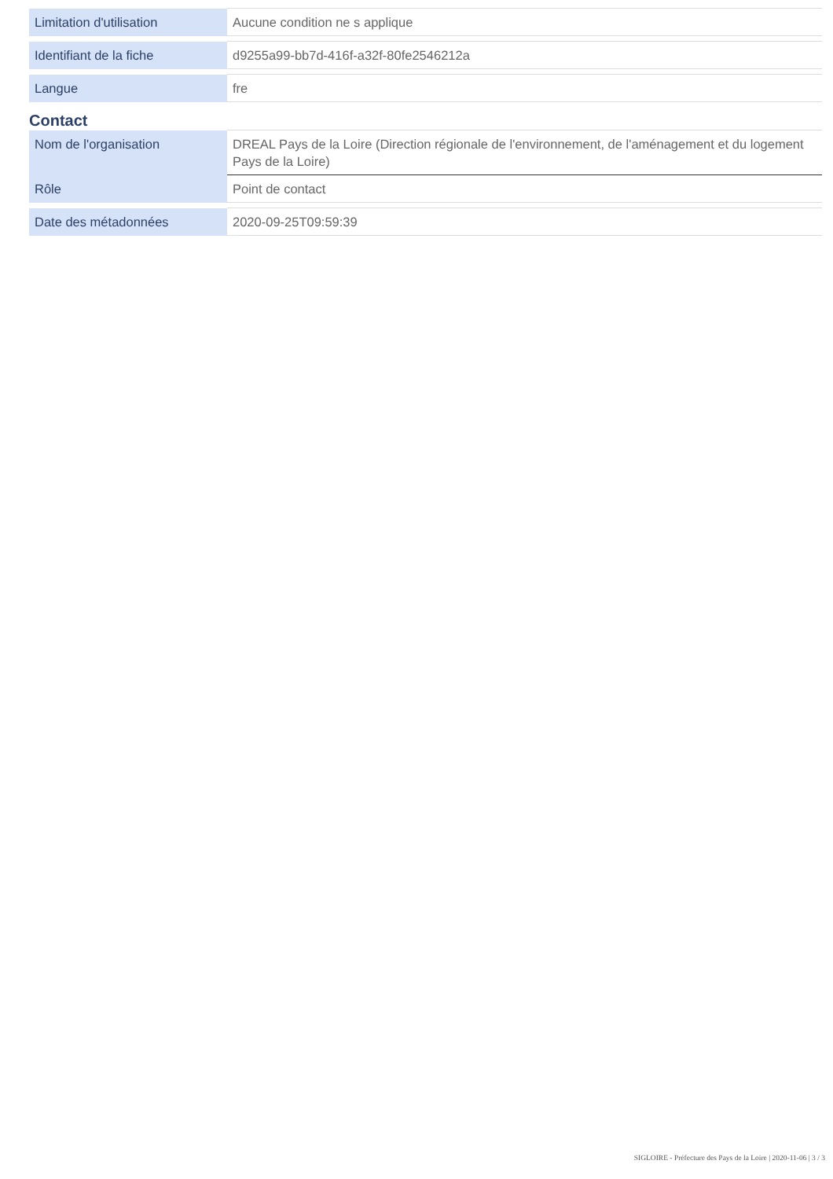| Limitation d'utilisation | Aucune condition ne s applique |
| Identifiant de la fiche | d9255a99-bb7d-416f-a32f-80fe2546212a |
| Langue | fre |
Contact
| Nom de l'organisation | DREAL Pays de la Loire (Direction régionale de l'environnement, de l'aménagement et du logement Pays de la Loire) |
| Rôle | Point de contact |
| Date des métadonnées | 2020-09-25T09:59:39 |
SIGLOIRE - Préfecture des Pays de la Loire | 2020-11-06 | 3 / 3